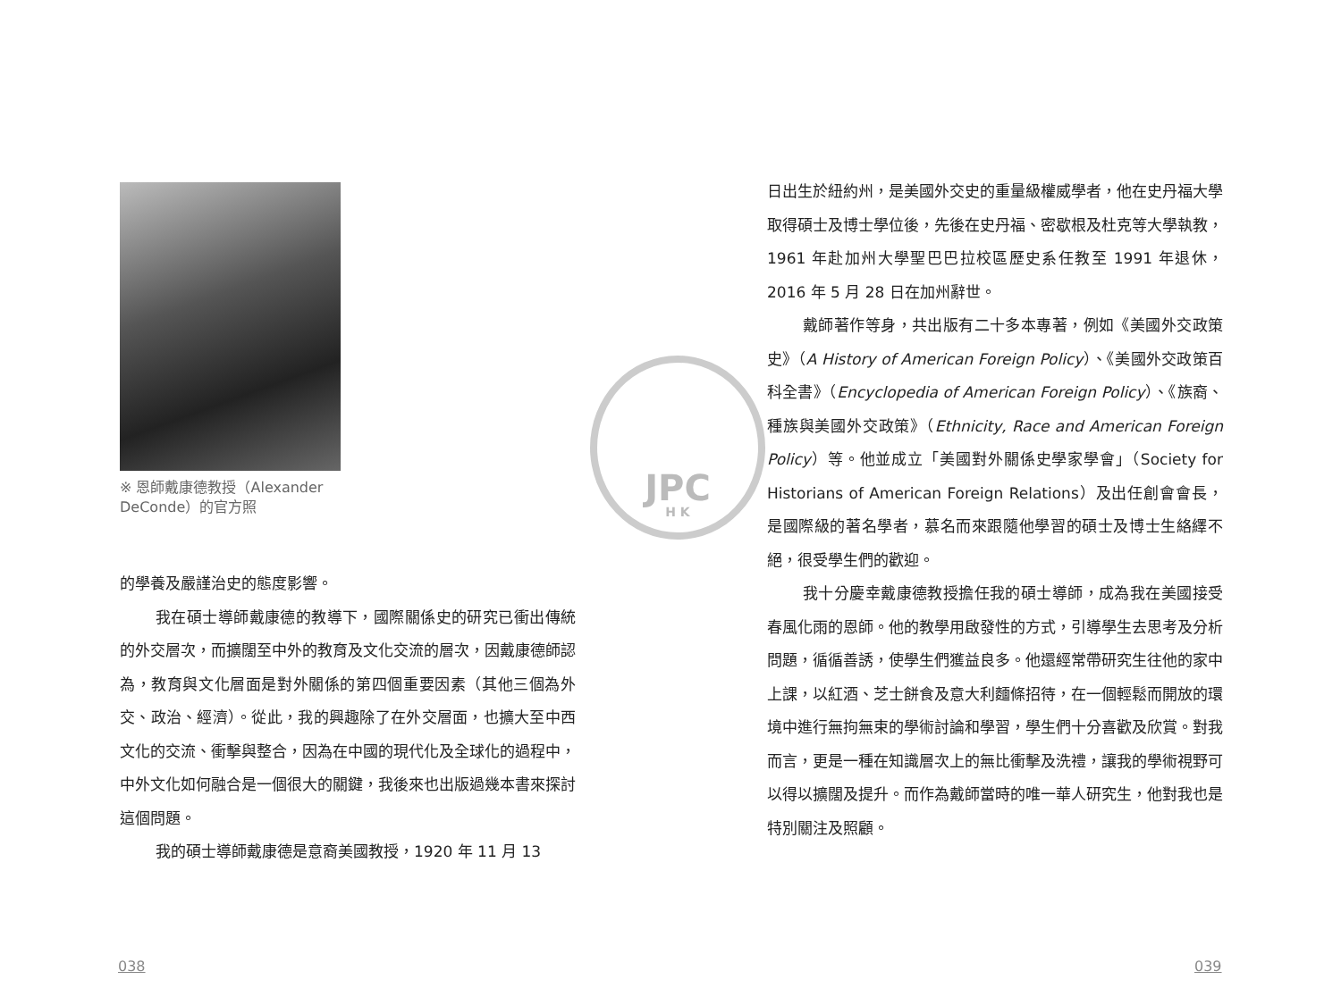JPC
H K
※ 恩師戴康德教授（Alexander DeConde）的官方照
的學養及嚴謹治史的態度影響。
我在碩士導師戴康德的教導下，國際關係史的研究已衝出傳統的外交層次，而擴闊至中外的教育及文化交流的層次，因戴康德師認為，教育與文化層面是對外關係的第四個重要因素（其他三個為外交、政治、經濟）。從此，我的興趣除了在外交層面，也擴大至中西文化的交流、衝擊與整合，因為在中國的現代化及全球化的過程中，中外文化如何融合是一個很大的關鍵，我後來也出版過幾本書來探討這個問題。
我的碩士導師戴康德是意裔美國教授，1920 年 11 月 13
038
日出生於紐約州，是美國外交史的重量級權威學者，他在史丹福大學取得碩士及博士學位後，先後在史丹福、密歇根及杜克等大學執教，1961 年赴加州大學聖巴巴拉校區歷史系任教至 1991 年退休，2016 年 5 月 28 日在加州辭世。
戴師著作等身，共出版有二十多本專著，例如《美國外交政策史》（A History of American Foreign Policy）、《美國外交政策百科全書》（Encyclopedia of American Foreign Policy）、《族裔、種族與美國外交政策》（Ethnicity, Race and American Foreign Policy）等。他並成立「美國對外關係史學家學會」（Society for Historians of American Foreign Relations）及出任創會會長，是國際級的著名學者，慕名而來跟隨他學習的碩士及博士生絡繹不絕，很受學生們的歡迎。
我十分慶幸戴康德教授擔任我的碩士導師，成為我在美國接受春風化雨的恩師。他的教學用啟發性的方式，引導學生去思考及分析問題，循循善誘，使學生們獲益良多。他還經常帶研究生往他的家中上課，以紅酒、芝士餅食及意大利麵條招待，在一個輕鬆而開放的環境中進行無拘無束的學術討論和學習，學生們十分喜歡及欣賞。對我而言，更是一種在知識層次上的無比衝擊及洗禮，讓我的學術視野可以得以擴闊及提升。而作為戴師當時的唯一華人研究生，他對我也是特別關注及照顧。
039